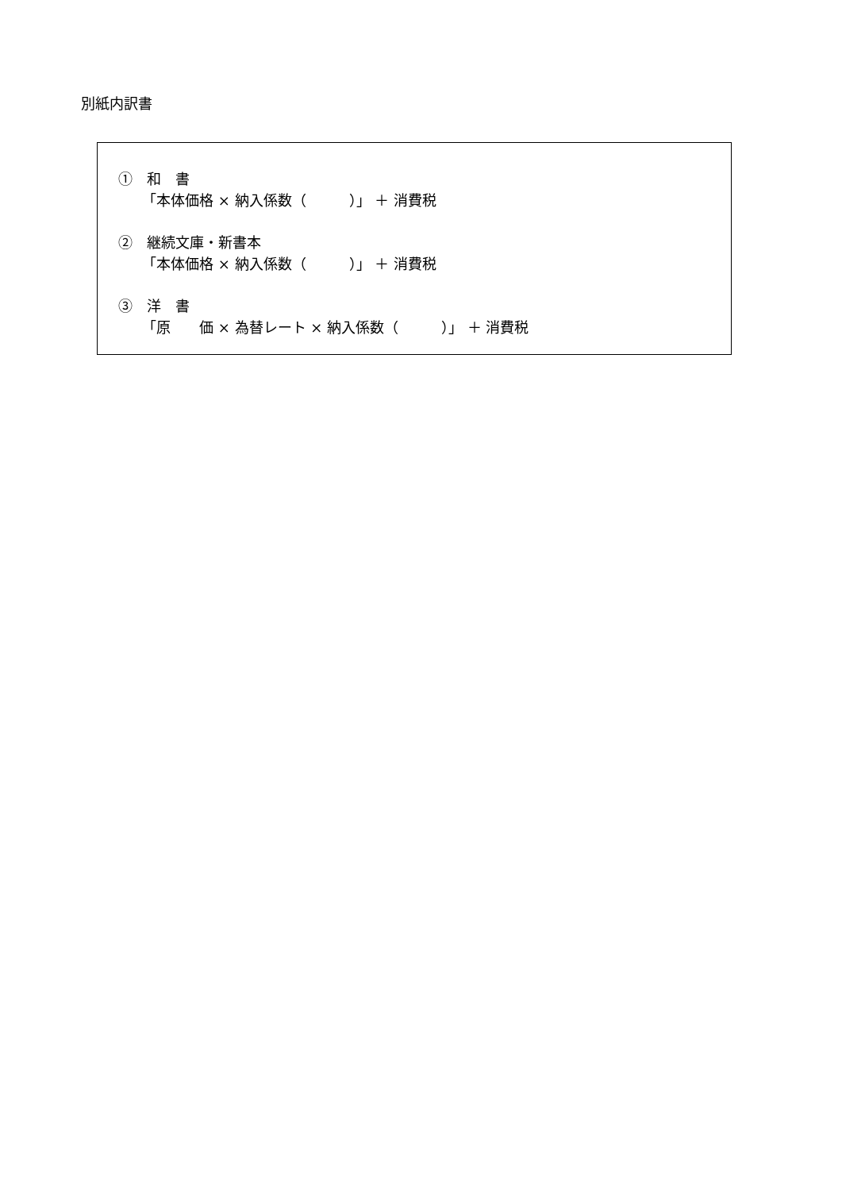別紙内訳書
①　和　書
「本体価格 × 納入係数（　　　）」 ＋ 消費税
②　継続文庫・新書本
「本体価格 × 納入係数（　　　）」 ＋ 消費税
③　洋　書
「原　　価 × 為替レート × 納入係数（　　　）」 ＋ 消費税